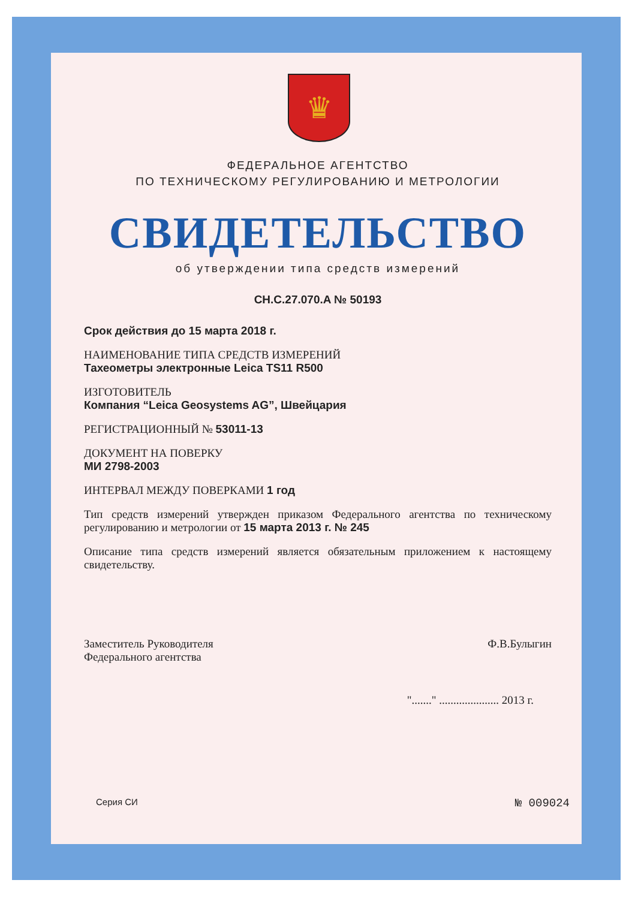♛
ФЕДЕРАЛЬНОЕ АГЕНТСТВО
ПО ТЕХНИЧЕСКОМУ РЕГУЛИРОВАНИЮ И МЕТРОЛОГИИ
СВИДЕТЕЛЬСТВО
об утверждении типа средств измерений
CH.C.27.070.A № 50193
Срок действия до 15 марта 2018 г.
НАИМЕНОВАНИЕ ТИПА СРЕДСТВ ИЗМЕРЕНИЙ
Тахеометры электронные Leica TS11 R500
ИЗГОТОВИТЕЛЬ
Компания “Leica Geosystems AG”, Швейцария
РЕГИСТРАЦИОННЫЙ № 53011-13
ДОКУМЕНТ НА ПОВЕРКУ
МИ 2798-2003
ИНТЕРВАЛ МЕЖДУ ПОВЕРКАМИ 1 год
Тип средств измерений утвержден приказом Федерального агентства по техническому регулированию и метрологии от 15 марта 2013 г. № 245
Описание типа средств измерений является обязательным приложением к настоящему свидетельству.
Заместитель Руководителя
Федерального агентства Ф.В.Булыгин
"......." ..................... 2013 г.
Серия СИ № 009024